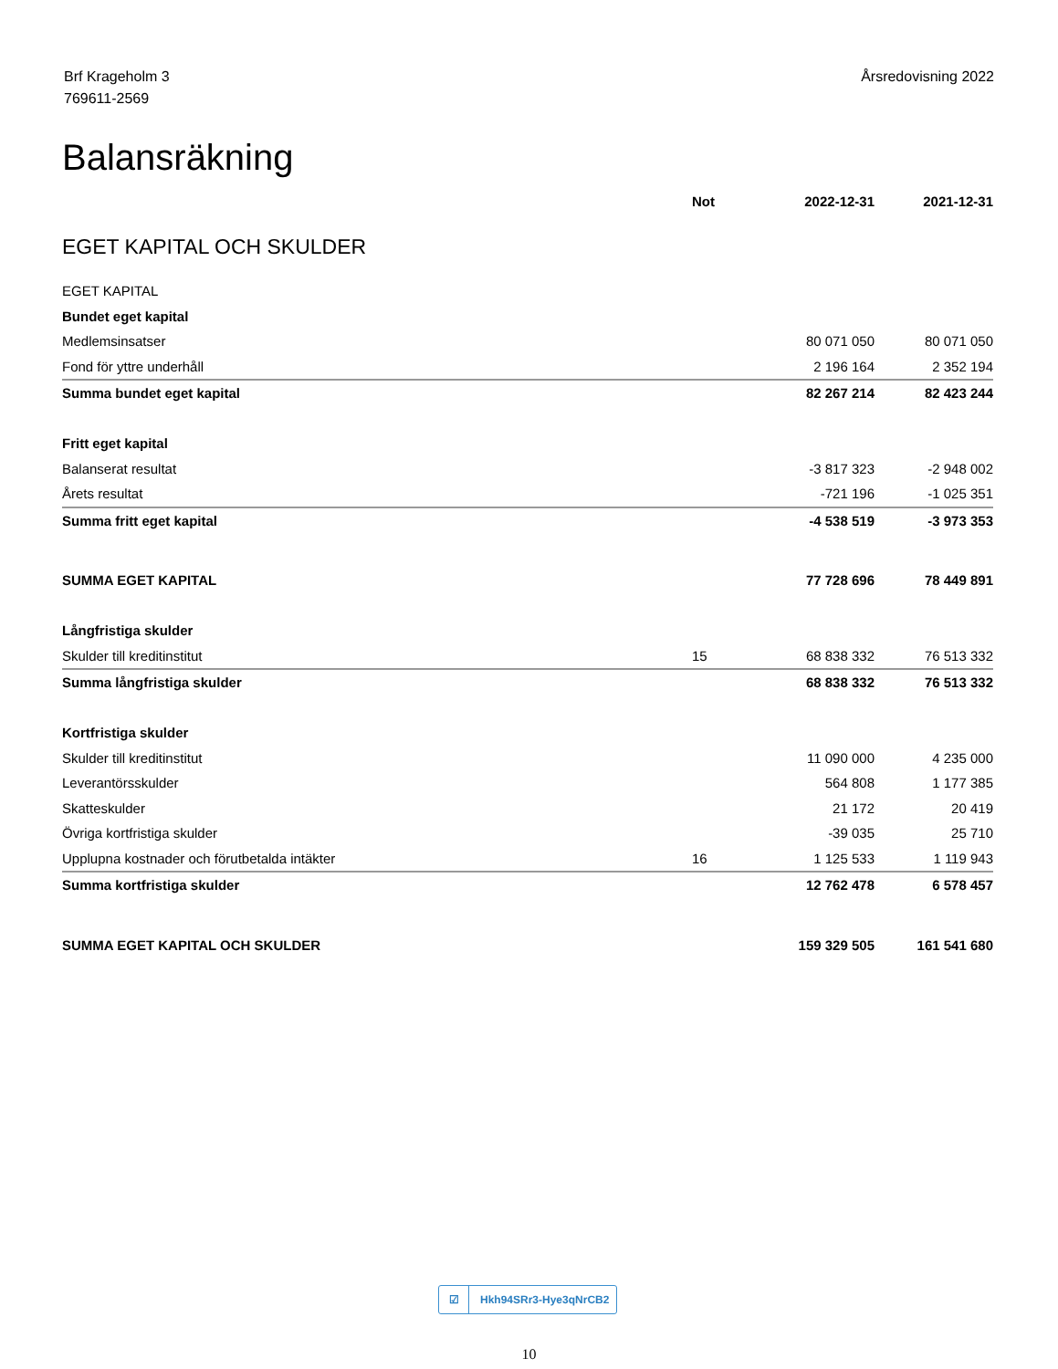Brf Krageholm 3
769611-2569
Årsredovisning 2022
Balansräkning
| | Not | 2022-12-31 | 2021-12-31 |
| --- | --- | --- | --- |
| EGET KAPITAL OCH SKULDER | | | |
| EGET KAPITAL | | | |
| Bundet eget kapital | | | |
| Medlemsinsatser | | 80 071 050 | 80 071 050 |
| Fond för yttre underhåll | | 2 196 164 | 2 352 194 |
| Summa bundet eget kapital | | 82 267 214 | 82 423 244 |
| Fritt eget kapital | | | |
| Balanserat resultat | | -3 817 323 | -2 948 002 |
| Årets resultat | | -721 196 | -1 025 351 |
| Summa fritt eget kapital | | -4 538 519 | -3 973 353 |
| SUMMA EGET KAPITAL | | 77 728 696 | 78 449 891 |
| Långfristiga skulder | | | |
| Skulder till kreditinstitut | 15 | 68 838 332 | 76 513 332 |
| Summa långfristiga skulder | | 68 838 332 | 76 513 332 |
| Kortfristiga skulder | | | |
| Skulder till kreditinstitut | | 11 090 000 | 4 235 000 |
| Leverantörsskulder | | 564 808 | 1 177 385 |
| Skatteskulder | | 21 172 | 20 419 |
| Övriga kortfristiga skulder | | -39 035 | 25 710 |
| Upplupna kostnader och förutbetalda intäkter | 16 | 1 125 533 | 1 119 943 |
| Summa kortfristiga skulder | | 12 762 478 | 6 578 457 |
| SUMMA EGET KAPITAL OCH SKULDER | | 159 329 505 | 161 541 680 |
☑ Hkh94SRr3-Hye3qNrCB2
10